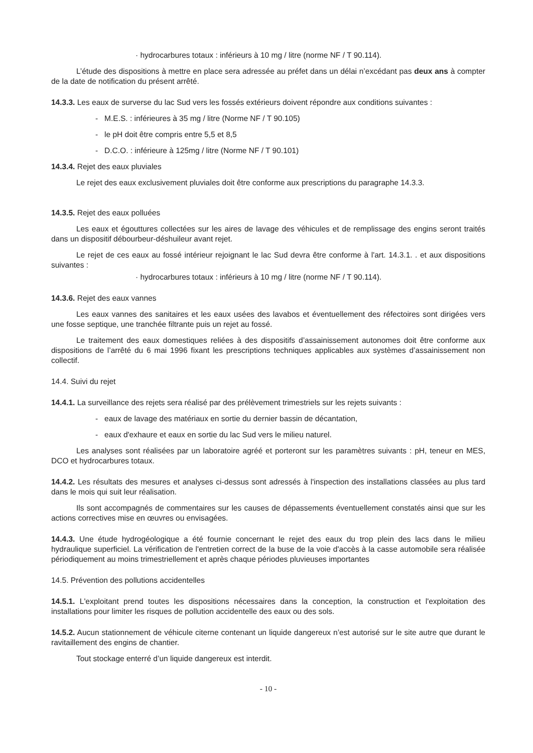· hydrocarbures totaux : inférieurs à 10 mg / litre (norme NF / T 90.114).
L’étude des dispositions à mettre en place sera adressée au préfet dans un délai n’excédant pas deux ans à compter de la date de notification du présent arrêté.
14.3.3. Les eaux de surverse du lac Sud vers les fossés extérieurs doivent répondre aux conditions suivantes :
- M.E.S. : inférieures à 35 mg / litre (Norme NF / T 90.105)
- le pH doit être compris entre 5,5 et 8,5
- D.C.O. : inférieure à 125mg / litre (Norme NF / T 90.101)
14.3.4. Rejet des eaux pluviales
Le rejet des eaux exclusivement pluviales doit être conforme aux prescriptions du paragraphe 14.3.3.
14.3.5. Rejet des eaux polluées
Les eaux et égouttures collectées sur les aires de lavage des véhicules et de remplissage des engins seront traités dans un dispositif débourbeur-déshuileur avant rejet.
Le rejet de ces eaux au fossé intérieur rejoignant le lac Sud devra être conforme à l'art. 14.3.1. . et aux dispositions suivantes :
· hydrocarbures totaux : inférieurs à 10 mg / litre (norme NF / T 90.114).
14.3.6. Rejet des eaux vannes
Les eaux vannes des sanitaires et les eaux usées des lavabos et éventuellement des réfectoires sont dirigées vers une fosse septique, une tranchée filtrante puis un rejet au fossé.
Le traitement des eaux domestiques reliées à des dispositifs d’assainissement autonomes doit être conforme aux dispositions de l’arrêté du 6 mai 1996 fixant les prescriptions techniques applicables aux systèmes d’assainissement non collectif.
14.4. Suivi du rejet
14.4.1. La surveillance des rejets sera réalisé par des prélèvement trimestriels sur les rejets suivants :
- eaux de lavage des matériaux en sortie du dernier bassin de décantation,
- eaux d'exhaure et eaux en sortie du lac Sud vers le milieu naturel.
Les analyses sont réalisées par un laboratoire agréé et porteront sur les paramètres suivants : pH, teneur en MES, DCO et hydrocarbures totaux.
14.4.2. Les résultats des mesures et analyses ci-dessus sont adressés à l'inspection des installations classées au plus tard dans le mois qui suit leur réalisation.
Ils sont accompagnés de commentaires sur les causes de dépassements éventuellement constatés ainsi que sur les actions correctives mise en œuvres ou envisagées.
14.4.3. Une étude hydrogéologique a été fournie concernant le rejet des eaux du trop plein des lacs dans le milieu hydraulique superficiel. La vérification de l'entretien correct de la buse de la voie d'accès à la casse automobile sera réalisée périodiquement au moins trimestriellement et après chaque périodes pluvieuses importantes
14.5. Prévention des pollutions accidentelles
14.5.1. L'exploitant prend toutes les dispositions nécessaires dans la conception, la construction et l'exploitation des installations pour limiter les risques de pollution accidentelle des eaux ou des sols.
14.5.2. Aucun stationnement de véhicule citerne contenant un liquide dangereux n’est autorisé sur le site autre que durant le ravitaillement des engins de chantier.
Tout stockage enterré d’un liquide dangereux est interdit.
- 10 -